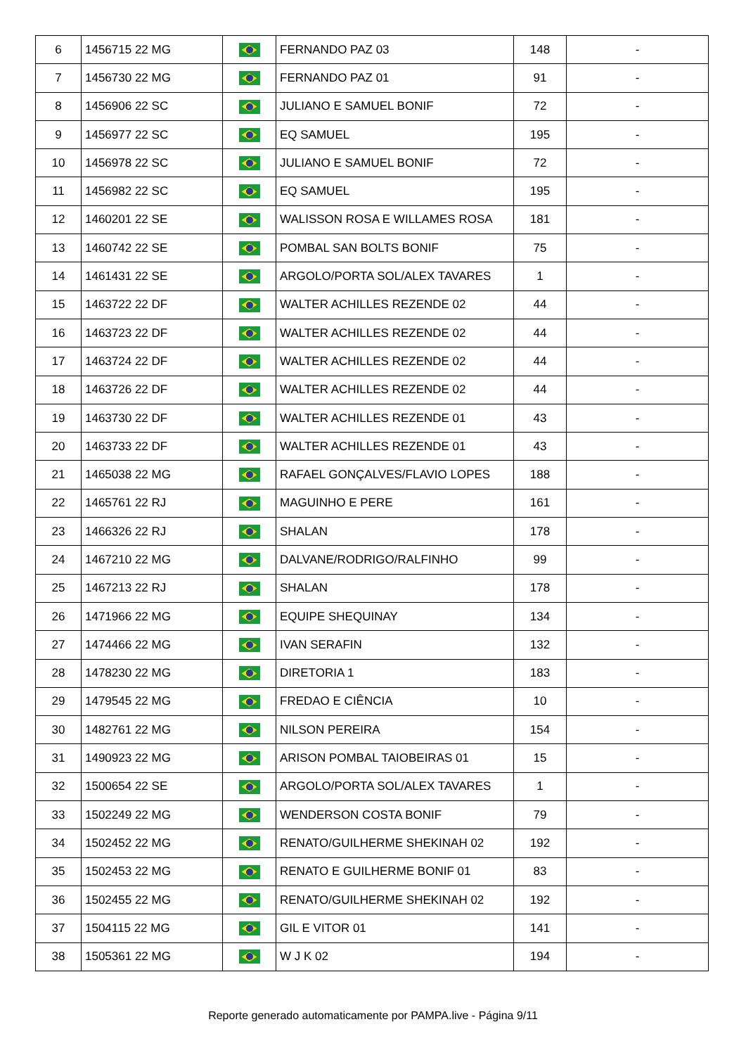| 6 | 1456715 22 MG | | FERNANDO PAZ 03 | 148 | - |
| 7 | 1456730 22 MG | | FERNANDO PAZ 01 | 91 | - |
| 8 | 1456906 22 SC | | JULIANO E SAMUEL BONIF | 72 | - |
| 9 | 1456977 22 SC | | EQ SAMUEL | 195 | - |
| 10 | 1456978 22 SC | | JULIANO E SAMUEL BONIF | 72 | - |
| 11 | 1456982 22 SC | | EQ SAMUEL | 195 | - |
| 12 | 1460201 22 SE | | WALISSON ROSA E WILLAMES ROSA | 181 | - |
| 13 | 1460742 22 SE | | POMBAL SAN BOLTS BONIF | 75 | - |
| 14 | 1461431 22 SE | | ARGOLO/PORTA SOL/ALEX TAVARES | 1 | - |
| 15 | 1463722 22 DF | | WALTER ACHILLES REZENDE 02 | 44 | - |
| 16 | 1463723 22 DF | | WALTER ACHILLES REZENDE 02 | 44 | - |
| 17 | 1463724 22 DF | | WALTER ACHILLES REZENDE 02 | 44 | - |
| 18 | 1463726 22 DF | | WALTER ACHILLES REZENDE 02 | 44 | - |
| 19 | 1463730 22 DF | | WALTER ACHILLES REZENDE 01 | 43 | - |
| 20 | 1463733 22 DF | | WALTER ACHILLES REZENDE 01 | 43 | - |
| 21 | 1465038 22 MG | | RAFAEL GONÇALVES/FLAVIO LOPES | 188 | - |
| 22 | 1465761 22 RJ | | MAGUINHO E PERE | 161 | - |
| 23 | 1466326 22 RJ | | SHALAN | 178 | - |
| 24 | 1467210 22 MG | | DALVANE/RODRIGO/RALFINHO | 99 | - |
| 25 | 1467213 22 RJ | | SHALAN | 178 | - |
| 26 | 1471966 22 MG | | EQUIPE SHEQUINAY | 134 | - |
| 27 | 1474466 22 MG | | IVAN SERAFIN | 132 | - |
| 28 | 1478230 22 MG | | DIRETORIA 1 | 183 | - |
| 29 | 1479545 22 MG | | FREDAO E CIÊNCIA | 10 | - |
| 30 | 1482761 22 MG | | NILSON PEREIRA | 154 | - |
| 31 | 1490923 22 MG | | ARISON POMBAL TAIOBEIRAS 01 | 15 | - |
| 32 | 1500654 22 SE | | ARGOLO/PORTA SOL/ALEX TAVARES | 1 | - |
| 33 | 1502249 22 MG | | WENDERSON COSTA BONIF | 79 | - |
| 34 | 1502452 22 MG | | RENATO/GUILHERME SHEKINAH 02 | 192 | - |
| 35 | 1502453 22 MG | | RENATO E GUILHERME BONIF 01 | 83 | - |
| 36 | 1502455 22 MG | | RENATO/GUILHERME SHEKINAH 02 | 192 | - |
| 37 | 1504115 22 MG | | GIL E VITOR 01 | 141 | - |
| 38 | 1505361 22 MG | | W J K 02 | 194 | - |
Reporte generado automaticamente por PAMPA.live - Página 9/11